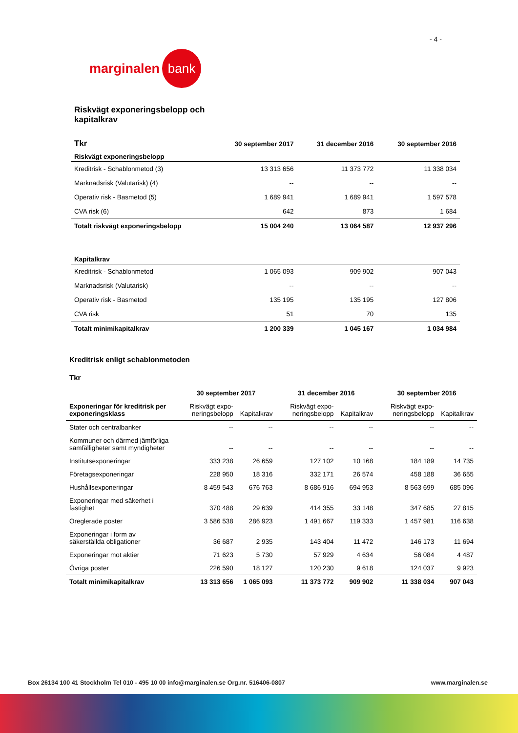- 4 -
marginalen bank
Riskvägt exponeringsbelopp och kapitalkrav
| Tkr | 30 september 2017 | 31 december 2016 | 30 september 2016 |
| --- | --- | --- | --- |
| Riskvägt exponeringsbelopp | | | |
| Kreditrisk - Schablonmetod (3) | 13 313 656 | 11 373 772 | 11 338 034 |
| Marknadsrisk (Valutarisk) (4) | -- | -- | -- |
| Operativ risk - Basmetod (5) | 1 689 941 | 1 689 941 | 1 597 578 |
| CVA risk (6) | 642 | 873 | 1 684 |
| Totalt riskvägt exponeringsbelopp | 15 004 240 | 13 064 587 | 12 937 296 |
| Kapitalkrav | | | |
| Kreditrisk - Schablonmetod | 1 065 093 | 909 902 | 907 043 |
| Marknadsrisk (Valutarisk) | -- | -- | -- |
| Operativ risk - Basmetod | 135 195 | 135 195 | 127 806 |
| CVA risk | 51 | 70 | 135 |
| Totalt minimikapitalkrav | 1 200 339 | 1 045 167 | 1 034 984 |
Kreditrisk enligt schablonmetoden
Tkr
| | 30 september 2017 | | 31 december 2016 | | 30 september 2016 | |
| Exponeringar för kreditrisk per exponeringsklass | Riskvägt expo-neringsbelopp | Kapitalkrav | Riskvägt expo-neringsbelopp | Kapitalkrav | Riskvägt expo-neringsbelopp | Kapitalkrav |
| Stater och centralbanker | -- | -- | -- | -- | -- | -- |
| Kommuner och därmed jämförliga samfälligheter samt myndigheter | -- | -- | -- | -- | -- | -- |
| Institutsexponeringar | 333 238 | 26 659 | 127 102 | 10 168 | 184 189 | 14 735 |
| Företagsexponeringar | 228 950 | 18 316 | 332 171 | 26 574 | 458 188 | 36 655 |
| Hushållsexponeringar | 8 459 543 | 676 763 | 8 686 916 | 694 953 | 8 563 699 | 685 096 |
| Exponeringar med säkerhet i fastighet | 370 488 | 29 639 | 414 355 | 33 148 | 347 685 | 27 815 |
| Oreglerade poster | 3 586 538 | 286 923 | 1 491 667 | 119 333 | 1 457 981 | 116 638 |
| Exponeringar i form av säkerställda obligationer | 36 687 | 2 935 | 143 404 | 11 472 | 146 173 | 11 694 |
| Exponeringar mot aktier | 71 623 | 5 730 | 57 929 | 4 634 | 56 084 | 4 487 |
| Övriga poster | 226 590 | 18 127 | 120 230 | 9 618 | 124 037 | 9 923 |
| Totalt minimikapitalkrav | 13 313 656 | 1 065 093 | 11 373 772 | 909 902 | 11 338 034 | 907 043 |
Box 26134 100 41 Stockholm Tel 010 - 495 10 00 info@marginalen.se Org.nr. 516406-0807 www.marginalen.se